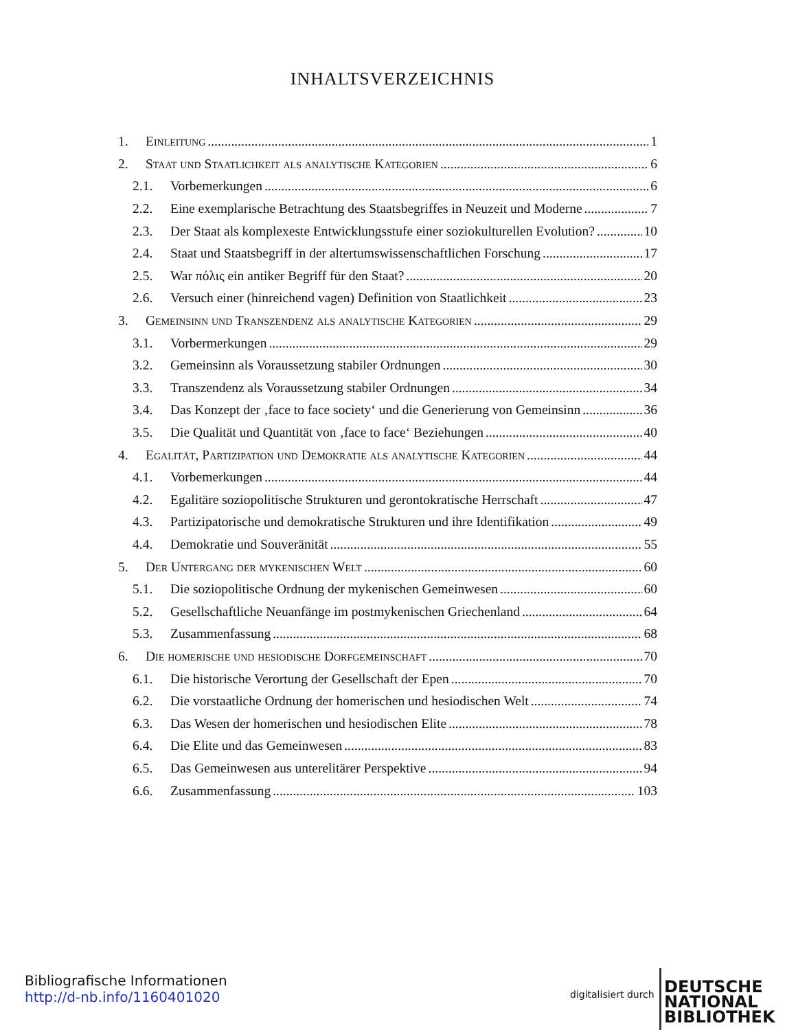INHALTSVERZEICHNIS
1. Einleitung 1
2. Staat und Staatlichkeit als analytische Kategorien 6
2.1. Vorbemerkungen 6
2.2. Eine exemplarische Betrachtung des Staatsbegriffes in Neuzeit und Moderne 7
2.3. Der Staat als komplexeste Entwicklungsstufe einer soziokulturellen Evolution? 10
2.4. Staat und Staatsbegriff in der altertumswissenschaftlichen Forschung 17
2.5. War πόλις ein antiker Begriff für den Staat? 20
2.6. Versuch einer (hinreichend vagen) Definition von Staatlichkeit 23
3. Gemeinsinn und Transzendenz als analytische Kategorien 29
3.1. Vorbermerkungen 29
3.2. Gemeinsinn als Voraussetzung stabiler Ordnungen 30
3.3. Transzendenz als Voraussetzung stabiler Ordnungen 34
3.4. Das Konzept der ‚face to face society‘ und die Generierung von Gemeinsinn 36
3.5. Die Qualität und Quantität von ‚face to face‘ Beziehungen 40
4. Egalität, Partizipation und Demokratie als analytische Kategorien 44
4.1. Vorbemerkungen 44
4.2. Egalitäre soziopolitische Strukturen und gerontokratische Herrschaft 47
4.3. Partizipatorische und demokratische Strukturen und ihre Identifikation 49
4.4. Demokratie und Souveränität 55
5. Der Untergang der mykenischen Welt 60
5.1. Die soziopolitische Ordnung der mykenischen Gemeinwesen 60
5.2. Gesellschaftliche Neuanfänge im postmykenischen Griechenland 64
5.3. Zusammenfassung 68
6. Die homerische und hesiodische Dorfgemeinschaft 70
6.1. Die historische Verortung der Gesellschaft der Epen 70
6.2. Die vorstaatliche Ordnung der homerischen und hesiodischen Welt 74
6.3. Das Wesen der homerischen und hesiodischen Elite 78
6.4. Die Elite und das Gemeinwesen 83
6.5. Das Gemeinwesen aus unterelitärer Perspektive 94
6.6. Zusammenfassung 103
Bibliografische Informationen
http://d-nb.info/1160401020
digitalisiert durch
DEUTSCHE
NATIONAL
BIBLIOTHEK